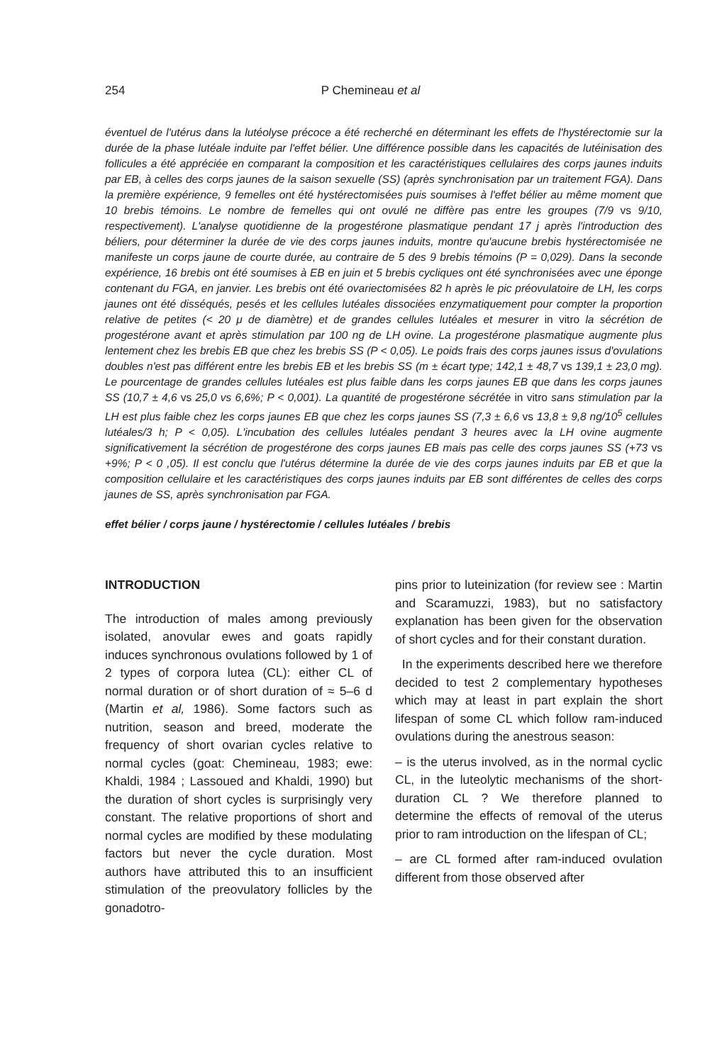254 P Chemineau et al
éventuel de l'utérus dans la lutéolyse précoce a été recherché en déterminant les effets de l'hystérectomie sur la durée de la phase lutéale induite par l'effet bélier. Une différence possible dans les capacités de lutéinisation des follicules a été appréciée en comparant la composition et les caractéristiques cellulaires des corps jaunes induits par EB, à celles des corps jaunes de la saison sexuelle (SS) (après synchronisation par un traitement FGA). Dans la première expérience, 9 femelles ont été hystérectomisées puis soumises à l'effet bélier au même moment que 10 brebis témoins. Le nombre de femelles qui ont ovulé ne diffère pas entre les groupes (7/9 vs 9/10, respectivement). L'analyse quotidienne de la progestérone plasmatique pendant 17 j après l'introduction des béliers, pour déterminer la durée de vie des corps jaunes induits, montre qu'aucune brebis hystérectomisée ne manifeste un corps jaune de courte durée, au contraire de 5 des 9 brebis témoins (P = 0,029). Dans la seconde expérience, 16 brebis ont été soumises à EB en juin et 5 brebis cycliques ont été synchronisées avec une éponge contenant du FGA, en janvier. Les brebis ont été ovariectomisées 82 h après le pic préovulatoire de LH, les corps jaunes ont été disséqués, pesés et les cellules lutéales dissociées enzymatiquement pour compter la proportion relative de petites (< 20 μ de diamètre) et de grandes cellules lutéales et mesurer in vitro la sécrétion de progestérone avant et après stimulation par 100 ng de LH ovine. La progestérone plasmatique augmente plus lentement chez les brebis EB que chez les brebis SS (P < 0,05). Le poids frais des corps jaunes issus d'ovulations doubles n'est pas différent entre les brebis EB et les brebis SS (m ± écart type; 142,1 ± 48,7 vs 139,1 ± 23,0 mg). Le pourcentage de grandes cellules lutéales est plus faible dans les corps jaunes EB que dans les corps jaunes SS (10,7 ± 4,6 vs 25,0 vs 6,6%; P < 0,001). La quantité de progestérone sécrétée in vitro sans stimulation par la LH est plus faible chez les corps jaunes EB que chez les corps jaunes SS (7,3 ± 6,6 vs 13,8 ± 9,8 ng/10<sup>5</sup> cellules lutéales/3 h; P < 0,05). L'incubation des cellules lutéales pendant 3 heures avec la LH ovine augmente significativement la sécrétion de progestérone des corps jaunes EB mais pas celle des corps jaunes SS (+73 vs +9%; P < 0 ,05). Il est conclu que l'utérus détermine la durée de vie des corps jaunes induits par EB et que la composition cellulaire et les caractéristiques des corps jaunes induits par EB sont différentes de celles des corps jaunes de SS, après synchronisation par FGA.
effet bélier / corps jaune / hystérectomie / cellules lutéales / brebis
INTRODUCTION
The introduction of males among previously isolated, anovular ewes and goats rapidly induces synchronous ovulations followed by 1 of 2 types of corpora lutea (CL): either CL of normal duration or of short duration of ≈ 5–6 d (Martin et al, 1986). Some factors such as nutrition, season and breed, moderate the frequency of short ovarian cycles relative to normal cycles (goat: Chemineau, 1983; ewe: Khaldi, 1984 ; Lassoued and Khaldi, 1990) but the duration of short cycles is surprisingly very constant. The relative proportions of short and normal cycles are modified by these modulating factors but never the cycle duration. Most authors have attributed this to an insufficient stimulation of the preovulatory follicles by the gonadotro-
pins prior to luteinization (for review see : Martin and Scaramuzzi, 1983), but no satisfactory explanation has been given for the observation of short cycles and for their constant duration.
In the experiments described here we therefore decided to test 2 complementary hypotheses which may at least in part explain the short lifespan of some CL which follow ram-induced ovulations during the anestrous season:
– is the uterus involved, as in the normal cyclic CL, in the luteolytic mechanisms of the short-duration CL ? We therefore planned to determine the effects of removal of the uterus prior to ram introduction on the lifespan of CL;
– are CL formed after ram-induced ovulation different from those observed after